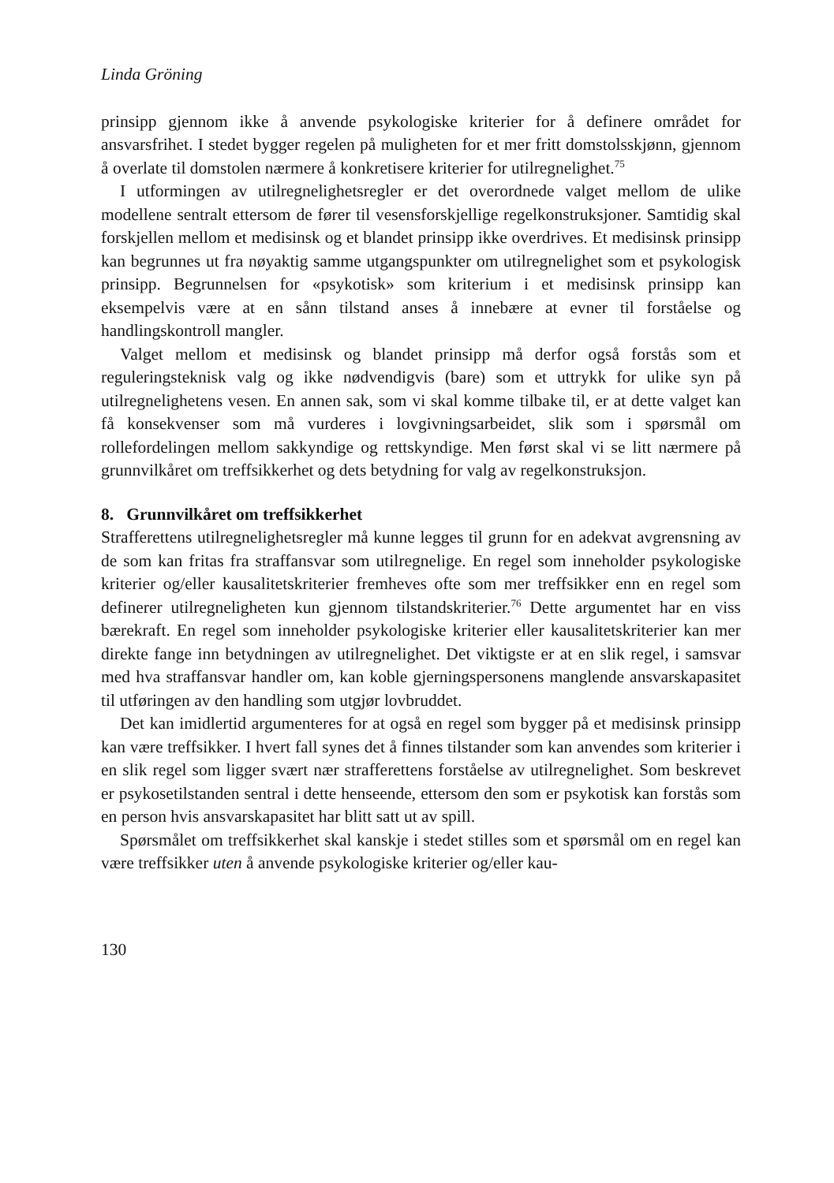Linda Gröning
prinsipp gjennom ikke å anvende psykologiske kriterier for å definere området for ansvarsfrihet. I stedet bygger regelen på muligheten for et mer fritt domstols­skjønn, gjennom å overlate til domstolen nærmere å konkretisere kriterier for util­regnelighet.<sup>75</sup>
I utformingen av utilregnelighetsregler er det overordnede valget mellom de ulike modellene sentralt ettersom de fører til vesensforskjellige regelkonstruksjo­ner. Samtidig skal forskjellen mellom et medisinsk og et blandet prinsipp ikke overdrives. Et medisinsk prinsipp kan begrunnes ut fra nøyaktig samme utgangs­punkter om utilregnelighet som et psykologisk prinsipp. Begrunnelsen for «psy­kotisk» som kriterium i et medisinsk prinsipp kan eksempelvis være at en sånn tilstand anses å innebære at evner til forståelse og handlingskontroll mangler.
Valget mellom et medisinsk og blandet prinsipp må derfor også forstås som et reguleringsteknisk valg og ikke nødvendigvis (bare) som et uttrykk for ulike syn på utilregnelighetens vesen. En annen sak, som vi skal komme tilbake til, er at dette valget kan få konsekvenser som må vurderes i lovgivningsarbeidet, slik som i spørsmål om rollefordelingen mellom sakkyndige og rettskyndige. Men først skal vi se litt nærmere på grunnvilkåret om treffsikkerhet og dets betydning for valg av regelkonstruksjon.
8. Grunnvilkåret om treffsikkerhet
Strafferettens utilregnelighetsregler må kunne legges til grunn for en adekvat av­grensning av de som kan fritas fra straffansvar som utilregnelige. En regel som inneholder psykologiske kriterier og/eller kausalitetskriterier fremheves ofte som mer treffsikker enn en regel som definerer utilregneligheten kun gjennom til­standskriterier.<sup>76</sup> Dette argumentet har en viss bærekraft. En regel som inneholder psykologiske kriterier eller kausalitetskriterier kan mer direkte fange inn betyd­ningen av utilregnelighet. Det viktigste er at en slik regel, i samsvar med hva straffansvar handler om, kan koble gjerningspersonens manglende ansvarskapasi­tet til utføringen av den handling som utgjør lovbruddet.
Det kan imidlertid argumenteres for at også en regel som bygger på et medisinsk prinsipp kan være treffsikker. I hvert fall synes det å finnes tilstander som kan anvendes som kriterier i en slik regel som ligger svært nær strafferettens forståelse av utilregnelighet. Som beskrevet er psykosetilstanden sentral i dette henseende, ettersom den som er psykotisk kan forstås som en person hvis an­svarskapasitet har blitt satt ut av spill.
Spørsmålet om treffsikkerhet skal kanskje i stedet stilles som et spørsmål om en regel kan være treffsikker uten å anvende psykologiske kriterier og/eller kau-
130